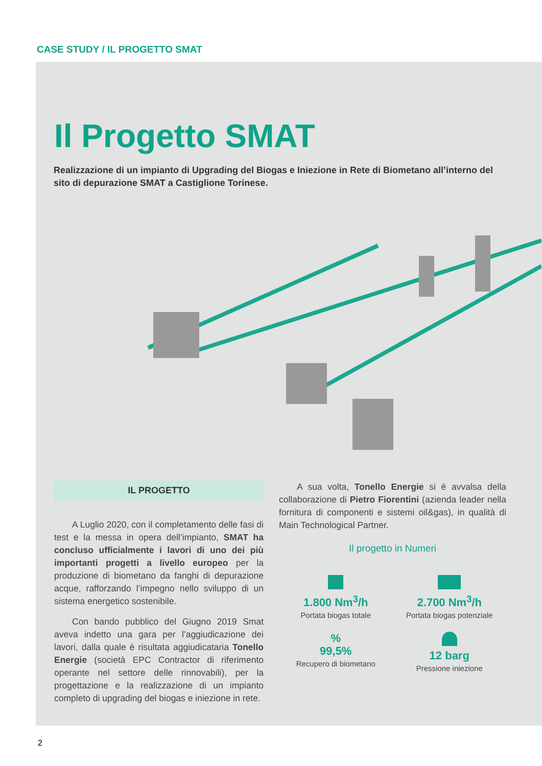CASE STUDY / IL PROGETTO SMAT
Il Progetto SMAT
Realizzazione di un impianto di Upgrading del Biogas e Iniezione in Rete di Biometano all’interno del sito di depurazione SMAT a Castiglione Torinese.
IL PROGETTO
A Luglio 2020, con il completamento delle fasi di test e la messa in opera dell’impianto, SMAT ha concluso ufficialmente i lavori di uno dei più importanti progetti a livello europeo per la produzione di biometano da fanghi di depurazione acque, rafforzando l’impegno nello sviluppo di un sistema energetico sostenibile.
Con bando pubblico del Giugno 2019 Smat aveva indetto una gara per l’aggiudicazione dei lavori, dalla quale è risultata aggiudicataria Tonello Energie (società EPC Contractor di riferimento operante nel settore delle rinnovabili), per la progettazione e la realizzazione di un impianto completo di upgrading del biogas e iniezione in rete.
A sua volta, Tonello Energie si è avvalsa della collaborazione di Pietro Fiorentini (azienda leader nella fornitura di componenti e sistemi oil&gas), in qualità di Main Technological Partner.
Il progetto in Numeri
1.800 Nm<sup>3</sup>/h
Portata biogas totale
2.700 Nm<sup>3</sup>/h
Portata biogas potenziale
%
99,5%
Recupero di biometano
12 barg
Pressione iniezione
2